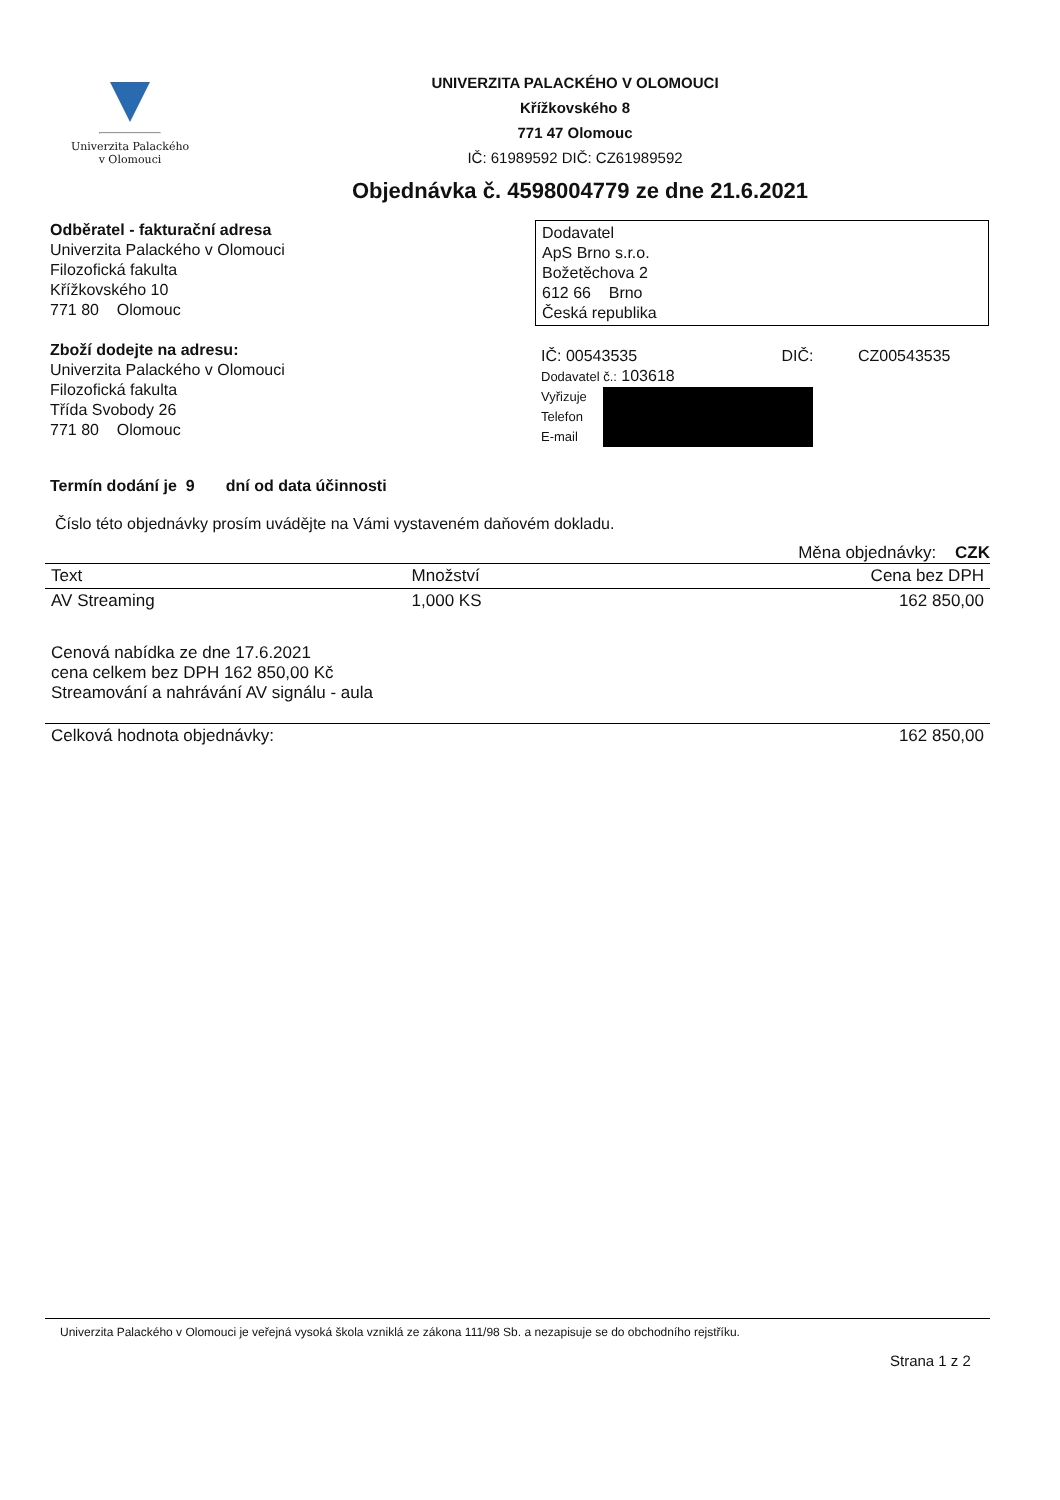Univerzita Palackého
v Olomouci
UNIVERZITA PALACKÉHO V OLOMOUCI
Křížkovského 8
771 47 Olomouc
IČ: 61989592 DIČ: CZ61989592
Objednávka č. 4598004779 ze dne 21.6.2021
Odběratel - fakturační adresa
Univerzita Palackého v Olomouci
Filozofická fakulta
Křížkovského 10
771 80 Olomouc
Zboží dodejte na adresu:
Univerzita Palackého v Olomouci
Filozofická fakulta
Třída Svobody 26
771 80 Olomouc
Dodavatel
ApS Brno s.r.o.
Božetěchova 2
612 66 Brno
Česká republika
IČ: 00543535 DIČ: CZ00543535
Dodavatel č.: 103618
Vyřizuje
Telefon
E-mail
Termín dodání je 9 dní od data účinnosti
Číslo této objednávky prosím uvádějte na Vámi vystaveném daňovém dokladu.
Měna objednávky: CZK
| Text | Množství | Cena bez DPH |
| --- | --- | --- |
| AV Streaming | 1,000 KS | 162 850,00 |
| Cenová nabídka ze dne 17.6.2021 cena celkem bez DPH 162 850,00 Kč Streamování a nahrávání AV signálu - aula | | |
| Celková hodnota objednávky: | | 162 850,00 |
Univerzita Palackého v Olomouci je veřejná vysoká škola vzniklá ze zákona 111/98 Sb. a nezapisuje se do obchodního rejstříku.
Strana 1 z 2